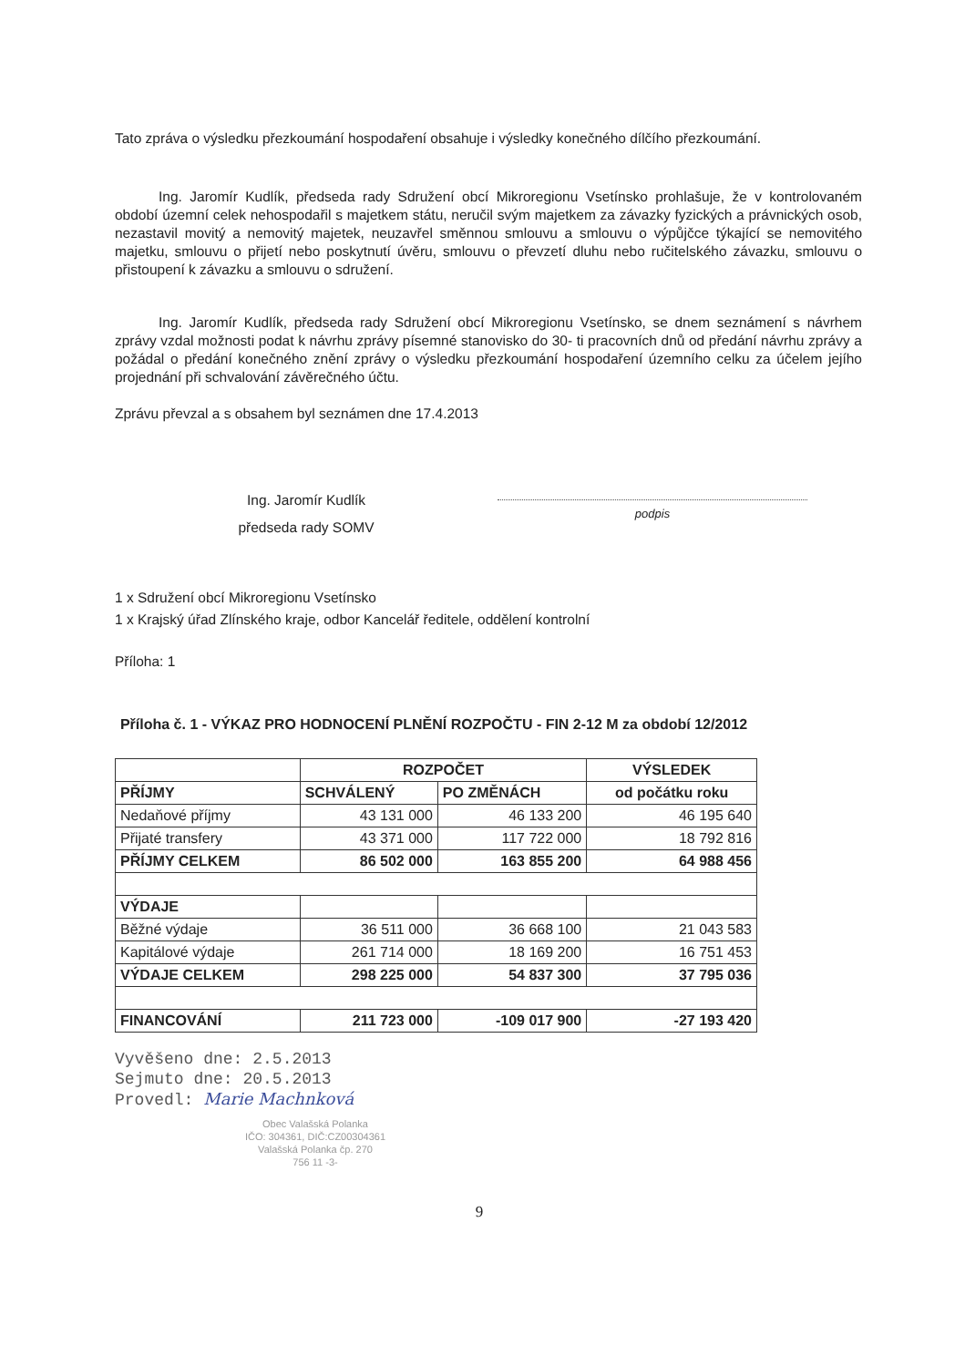Tato zpráva o výsledku přezkoumání hospodaření obsahuje i výsledky konečného dílčího přezkoumání.
Ing. Jaromír Kudlík, předseda rady Sdružení obcí Mikroregionu Vsetínsko prohlašuje, že v kontrolovaném období územní celek nehospodařil s majetkem státu, neručil svým majetkem za závazky fyzických a právnických osob, nezastavil movitý a nemovitý majetek, neuzavřel směnnou smlouvu a smlouvu o výpůjčce týkající se nemovitého majetku, smlouvu o přijetí nebo poskytnutí úvěru, smlouvu o převzetí dluhu nebo ručitelského závazku, smlouvu o přistoupení k závazku a smlouvu o sdružení.
Ing. Jaromír Kudlík, předseda rady Sdružení obcí Mikroregionu Vsetínsko, se dnem seznámení s návrhem zprávy vzdal možnosti podat k návrhu zprávy písemné stanovisko do 30- ti pracovních dnů od předání návrhu zprávy a požádal o předání konečného znění zprávy o výsledku přezkoumání hospodaření územního celku za účelem jejího projednání při schvalování závěrečného účtu.
Zprávu převzal a s obsahem byl seznámen dne 17.4.2013
Ing. Jaromír Kudlík
předseda rady SOMV
podpis
1 x Sdružení obcí Mikroregionu Vsetínsko
1 x Krajský úřad Zlínského kraje, odbor Kancelář ředitele, oddělení kontrolní
Příloha: 1
Příloha č. 1 - VÝKAZ PRO HODNOCENÍ PLNĚNÍ ROZPOČTU - FIN 2-12 M za období 12/2012
| | ROZPOČET | | VÝSLEDEK |
| PŘÍJMY | SCHVÁLENÝ | PO ZMĚNÁCH | od počátku roku |
| Nedaňové příjmy | 43 131 000 | 46 133 200 | 46 195 640 |
| Přijaté transfery | 43 371 000 | 117 722 000 | 18 792 816 |
| PŘÍJMY CELKEM | 86 502 000 | 163 855 200 | 64 988 456 |
| VÝDAJE | | | |
| Běžné výdaje | 36 511 000 | 36 668 100 | 21 043 583 |
| Kapitálové výdaje | 261 714 000 | 18 169 200 | 16 751 453 |
| VÝDAJE CELKEM | 298 225 000 | 54 837 300 | 37 795 036 |
| FINANCOVÁNÍ | 211 723 000 | -109 017 900 | -27 193 420 |
Vyvěšeno dne: 2.5.2013
Sejmuto dne: 20.5.2013
Provedl: Marie Machnková
Obec Valašská Polanka
IČO: 304361, DIČ:CZ00304361
Valašská Polanka čp. 270
756 11 -3-
9